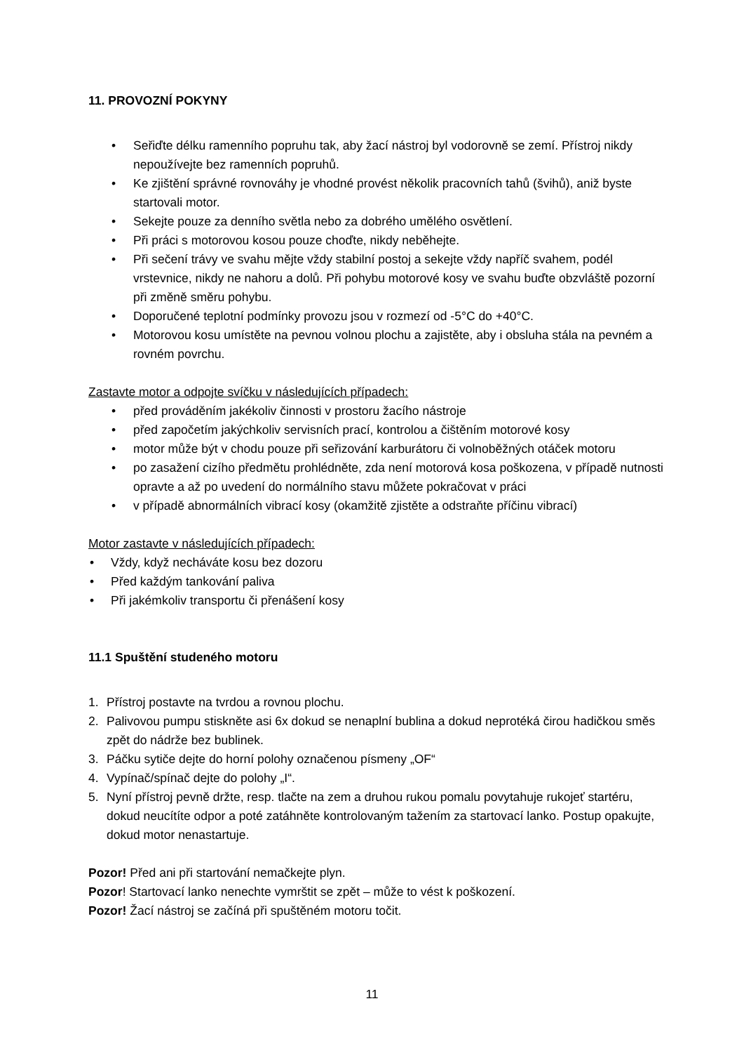11. PROVOZNÍ POKYNY
• Seřiďte délku ramenního popruhu tak, aby žací nástroj byl vodorovně se zemí. Přístroj nikdy nepoužívejte bez ramenních popruhů.
• Ke zjištění správné rovnováhy je vhodné provést několik pracovních tahů (švihů), aniž byste startovali motor.
• Sekejte pouze za denního světla nebo za dobrého umělého osvětlení.
• Při práci s motorovou kosou pouze choďte, nikdy neběhejte.
• Při sečení trávy ve svahu mějte vždy stabilní postoj a sekejte vždy napříč svahem, podél vrstevnice, nikdy ne nahoru a dolů. Při pohybu motorové kosy ve svahu buďte obzvláště pozorní při změně směru pohybu.
• Doporučené teplotní podmínky provozu jsou v rozmezí od -5°C do +40°C.
• Motorovou kosu umístěte na pevnou volnou plochu a zajistěte, aby i obsluha stála na pevném a rovném povrchu.
Zastavte motor a odpojte svíčku v následujících případech:
• před prováděním jakékoliv činnosti v prostoru žacího nástroje
• před započetím jakýchkoliv servisních prací, kontrolou a čištěním motorové kosy
• motor může být v chodu pouze při seřizování karburátoru či volnoběžných otáček motoru
• po zasažení cizího předmětu prohlédněte, zda není motorová kosa poškozena, v případě nutnosti opravte a až po uvedení do normálního stavu můžete pokračovat v práci
• v případě abnormálních vibrací kosy (okamžitě zjistěte a odstraňte příčinu vibrací)
Motor zastavte v následujících případech:
• Vždy, když necháváte kosu bez dozoru
• Před každým tankování paliva
• Při jakémkoliv transportu či přenášení kosy
11.1 Spuštění studeného motoru
1. Přístroj postavte na tvrdou a rovnou plochu.
2. Palivovou pumpu stiskněte asi 6x dokud se nenaplní bublina a dokud neprotéká čirou hadičkou směs zpět do nádrže bez bublinek.
3. Páčku sytiče dejte do horní polohy označenou písmeny „OF“
4. Vypínač/spínač dejte do polohy „I“.
5. Nyní přístroj pevně držte, resp. tlačte na zem a druhou rukou pomalu povytahuje rukojeť startéru, dokud neucítíte odpor a poté zatáhněte kontrolovaným tažením za startovací lanko. Postup opakujte, dokud motor nenastartuje.
Pozor! Před ani při startování nemačkejte plyn.
Pozor! Startovací lanko nenechte vymrštit se zpět – může to vést k poškození.
Pozor! Žací nástroj se začíná při spuštěném motoru točit.
11